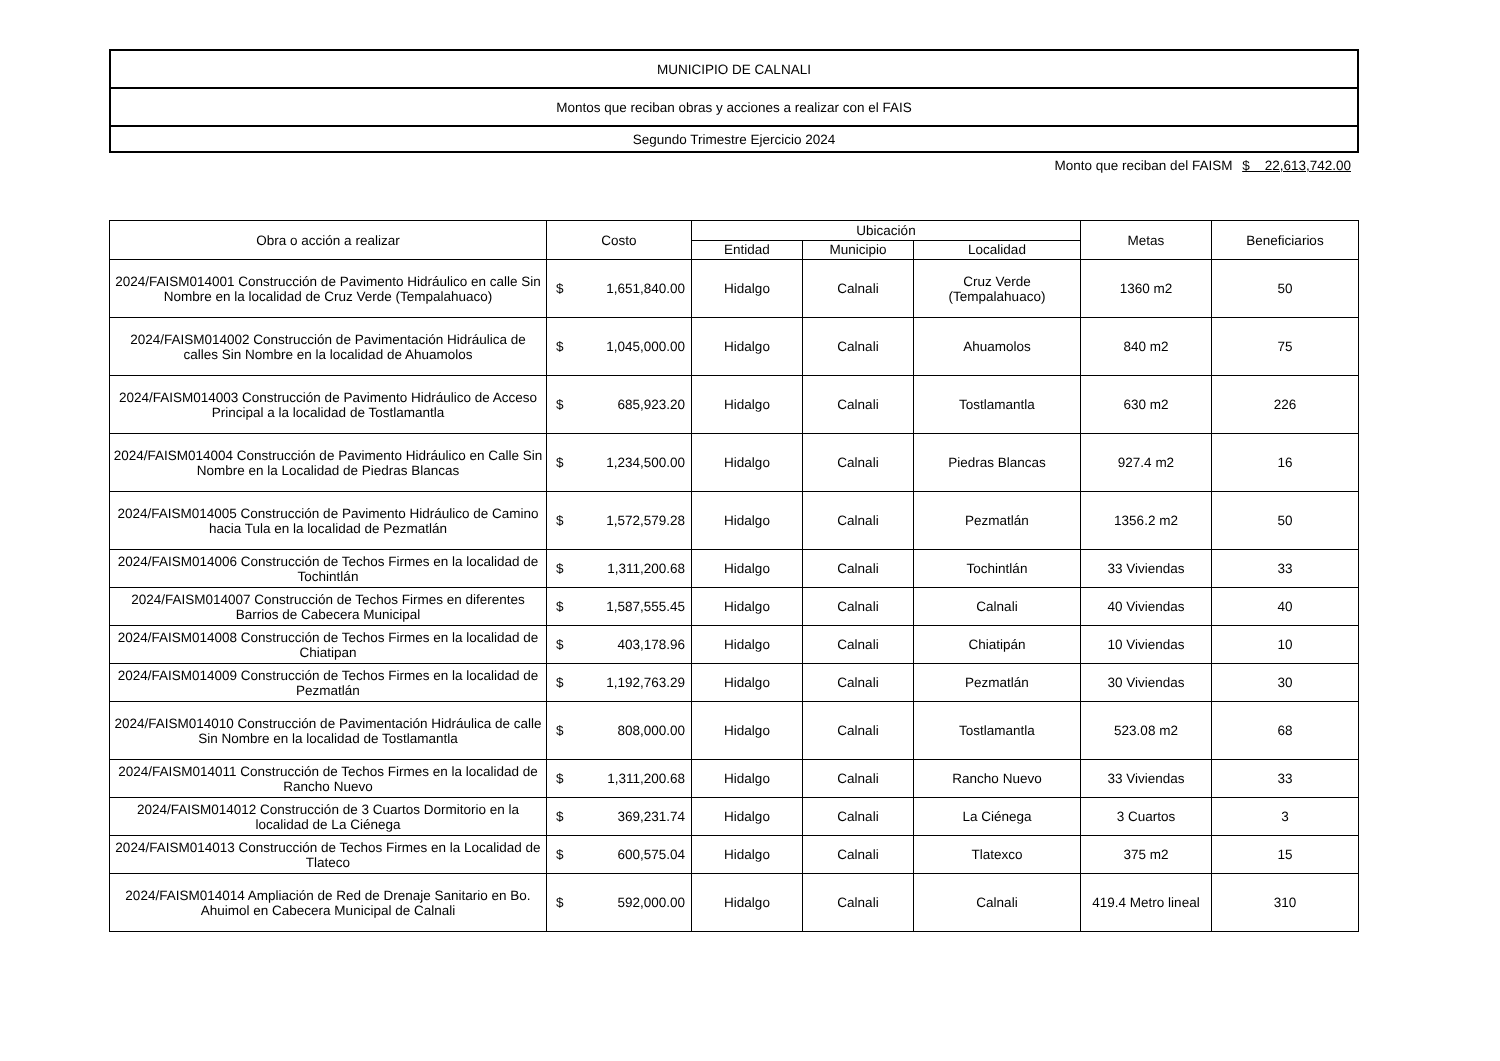| MUNICIPIO DE CALNALI |
| Montos que reciban obras y acciones a realizar con el FAIS |
| Segundo Trimestre Ejercicio 2024 |
Monto que reciban del FAISM $ 22,613,742.00
| Obra o acción a realizar | Costo | Ubicación | | | Metas | Beneficiarios |
| --- | --- | --- | --- | --- | --- | --- |
| | | Entidad | Municipio | Localidad | | |
| 2024/FAISM014001 Construcción de Pavimento Hidráulico en calle Sin Nombre en la localidad de Cruz Verde (Tempalahuaco) | $ 1,651,840.00 | Hidalgo | Calnali | Cruz Verde (Tempalahuaco) | 1360 m2 | 50 |
| 2024/FAISM014002 Construcción de Pavimentación Hidráulica de calles Sin Nombre en la localidad de Ahuamolos | $ 1,045,000.00 | Hidalgo | Calnali | Ahuamolos | 840 m2 | 75 |
| 2024/FAISM014003 Construcción de Pavimento Hidráulico de Acceso Principal a la localidad de Tostlamantla | $ 685,923.20 | Hidalgo | Calnali | Tostlamantla | 630 m2 | 226 |
| 2024/FAISM014004 Construcción de Pavimento Hidráulico en Calle Sin Nombre en la Localidad de Piedras Blancas | $ 1,234,500.00 | Hidalgo | Calnali | Piedras Blancas | 927.4 m2 | 16 |
| 2024/FAISM014005 Construcción de Pavimento Hidráulico de Camino hacia Tula en la localidad de Pezmatlán | $ 1,572,579.28 | Hidalgo | Calnali | Pezmatlán | 1356.2 m2 | 50 |
| 2024/FAISM014006 Construcción de Techos Firmes en la localidad de Tochintlán | $ 1,311,200.68 | Hidalgo | Calnali | Tochintlán | 33 Viviendas | 33 |
| 2024/FAISM014007 Construcción de Techos Firmes en diferentes Barrios de Cabecera Municipal | $ 1,587,555.45 | Hidalgo | Calnali | Calnali | 40 Viviendas | 40 |
| 2024/FAISM014008 Construcción de Techos Firmes en la localidad de Chiatipan | $ 403,178.96 | Hidalgo | Calnali | Chiatipán | 10 Viviendas | 10 |
| 2024/FAISM014009 Construcción de Techos Firmes en la localidad de Pezmatlán | $ 1,192,763.29 | Hidalgo | Calnali | Pezmatlán | 30 Viviendas | 30 |
| 2024/FAISM014010 Construcción de Pavimentación Hidráulica de calle Sin Nombre en la localidad de Tostlamantla | $ 808,000.00 | Hidalgo | Calnali | Tostlamantla | 523.08 m2 | 68 |
| 2024/FAISM014011 Construcción de Techos Firmes en la localidad de Rancho Nuevo | $ 1,311,200.68 | Hidalgo | Calnali | Rancho Nuevo | 33 Viviendas | 33 |
| 2024/FAISM014012 Construcción de 3 Cuartos Dormitorio en la localidad de La Ciénega | $ 369,231.74 | Hidalgo | Calnali | La Ciénega | 3 Cuartos | 3 |
| 2024/FAISM014013 Construcción de Techos Firmes en la Localidad de Tlateco | $ 600,575.04 | Hidalgo | Calnali | Tlatexco | 375 m2 | 15 |
| 2024/FAISM014014 Ampliación de Red de Drenaje Sanitario en Bo. Ahuimol en Cabecera Municipal de Calnali | $ 592,000.00 | Hidalgo | Calnali | Calnali | 419.4 Metro lineal | 310 |